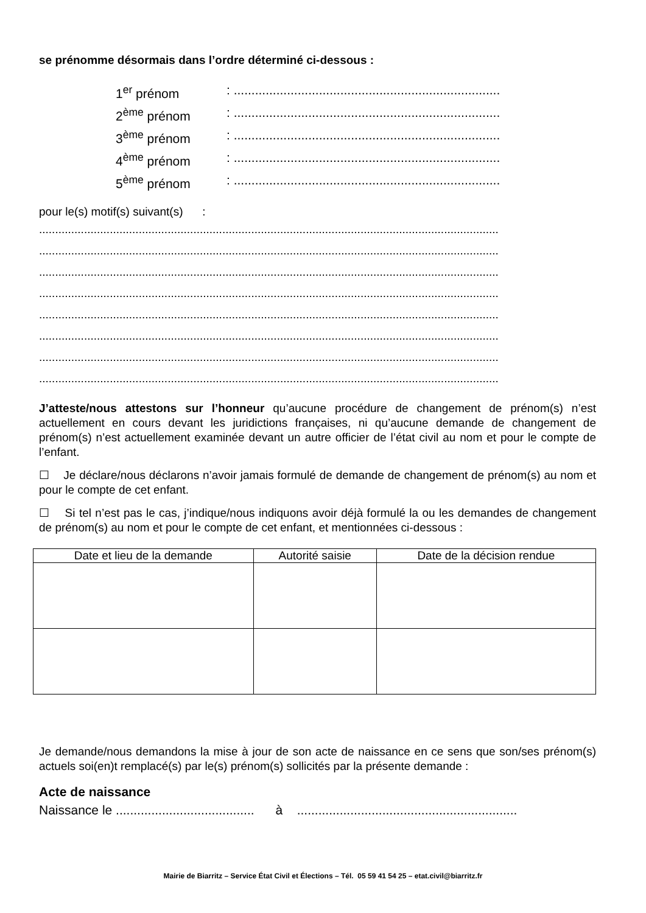se prénomme désormais dans l’ordre déterminé ci-dessous :
1<sup>er</sup> prénom: ...........................................................................
2<sup>ème</sup> prénom: ...........................................................................
3<sup>ème</sup> prénom: ...........................................................................
4<sup>ème</sup> prénom: ...........................................................................
5<sup>ème</sup> prénom: ...........................................................................
pour le(s) motif(s) suivant(s) :
...............................................................................................................................................
...............................................................................................................................................
...............................................................................................................................................
...............................................................................................................................................
...............................................................................................................................................
...............................................................................................................................................
...............................................................................................................................................
...............................................................................................................................................
J’atteste/nous attestons sur l’honneur qu’aucune procédure de changement de prénom(s) n’est actuellement en cours devant les juridictions françaises, ni qu’aucune demande de changement de prénom(s) n’est actuellement examinée devant un autre officier de l’état civil au nom et pour le compte de l’enfant.
☐ Je déclare/nous déclarons n’avoir jamais formulé de demande de changement de prénom(s) au nom et pour le compte de cet enfant.
☐ Si tel n’est pas le cas, j’indique/nous indiquons avoir déjà formulé la ou les demandes de changement de prénom(s) au nom et pour le compte de cet enfant, et mentionnées ci-dessous :
| Date et lieu de la demande | Autorité saisie | Date de la décision rendue |
| --- | --- | --- |
Je demande/nous demandons la mise à jour de son acte de naissance en ce sens que son/ses prénom(s) actuels soi(en)t remplacé(s) par le(s) prénom(s) sollicités par la présente demande :
Acte de naissance
Naissance le ....................................... à ..............................................................
Mairie de Biarritz – Service État Civil et Élections – Tél. 05 59 41 54 25 – etat.civil@biarritz.fr